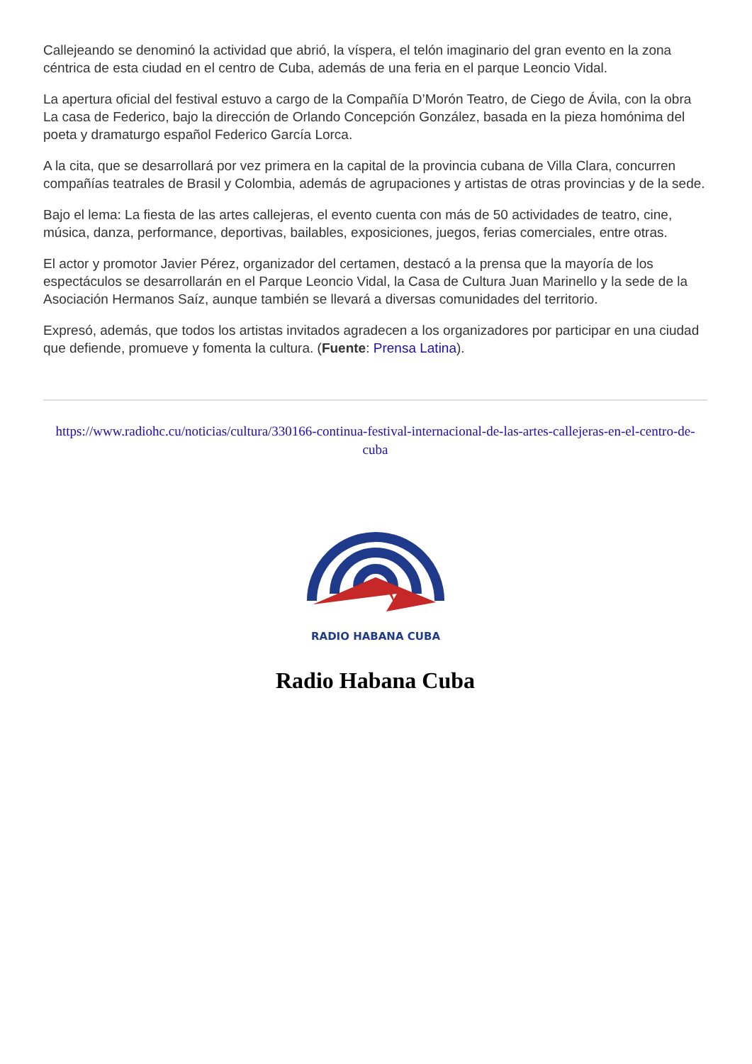Callejeando se denominó la actividad que abrió, la víspera, el telón imaginario del gran evento en la zona céntrica de esta ciudad en el centro de Cuba, además de una feria en el parque Leoncio Vidal.
La apertura oficial del festival estuvo a cargo de la Compañía D’Morón Teatro, de Ciego de Ávila, con la obra La casa de Federico, bajo la dirección de Orlando Concepción González, basada en la pieza homónima del poeta y dramaturgo español Federico García Lorca.
A la cita, que se desarrollará por vez primera en la capital de la provincia cubana de Villa Clara, concurren compañías teatrales de Brasil y Colombia, además de agrupaciones y artistas de otras provincias y de la sede.
Bajo el lema: La fiesta de las artes callejeras, el evento cuenta con más de 50 actividades de teatro, cine, música, danza, performance, deportivas, bailables, exposiciones, juegos, ferias comerciales, entre otras.
El actor y promotor Javier Pérez, organizador del certamen, destacó a la prensa que la mayoría de los espectáculos se desarrollarán en el Parque Leoncio Vidal, la Casa de Cultura Juan Marinello y la sede de la Asociación Hermanos Saíz, aunque también se llevará a diversas comunidades del territorio.
Expresó, además, que todos los artistas invitados agradecen a los organizadores por participar en una ciudad que defiende, promueve y fomenta la cultura. (Fuente: Prensa Latina).
https://www.radiohc.cu/noticias/cultura/330166-continua-festival-internacional-de-las-artes-callejeras-en-el-centro-de-cuba
RADIO HABANA CUBA
Radio Habana Cuba